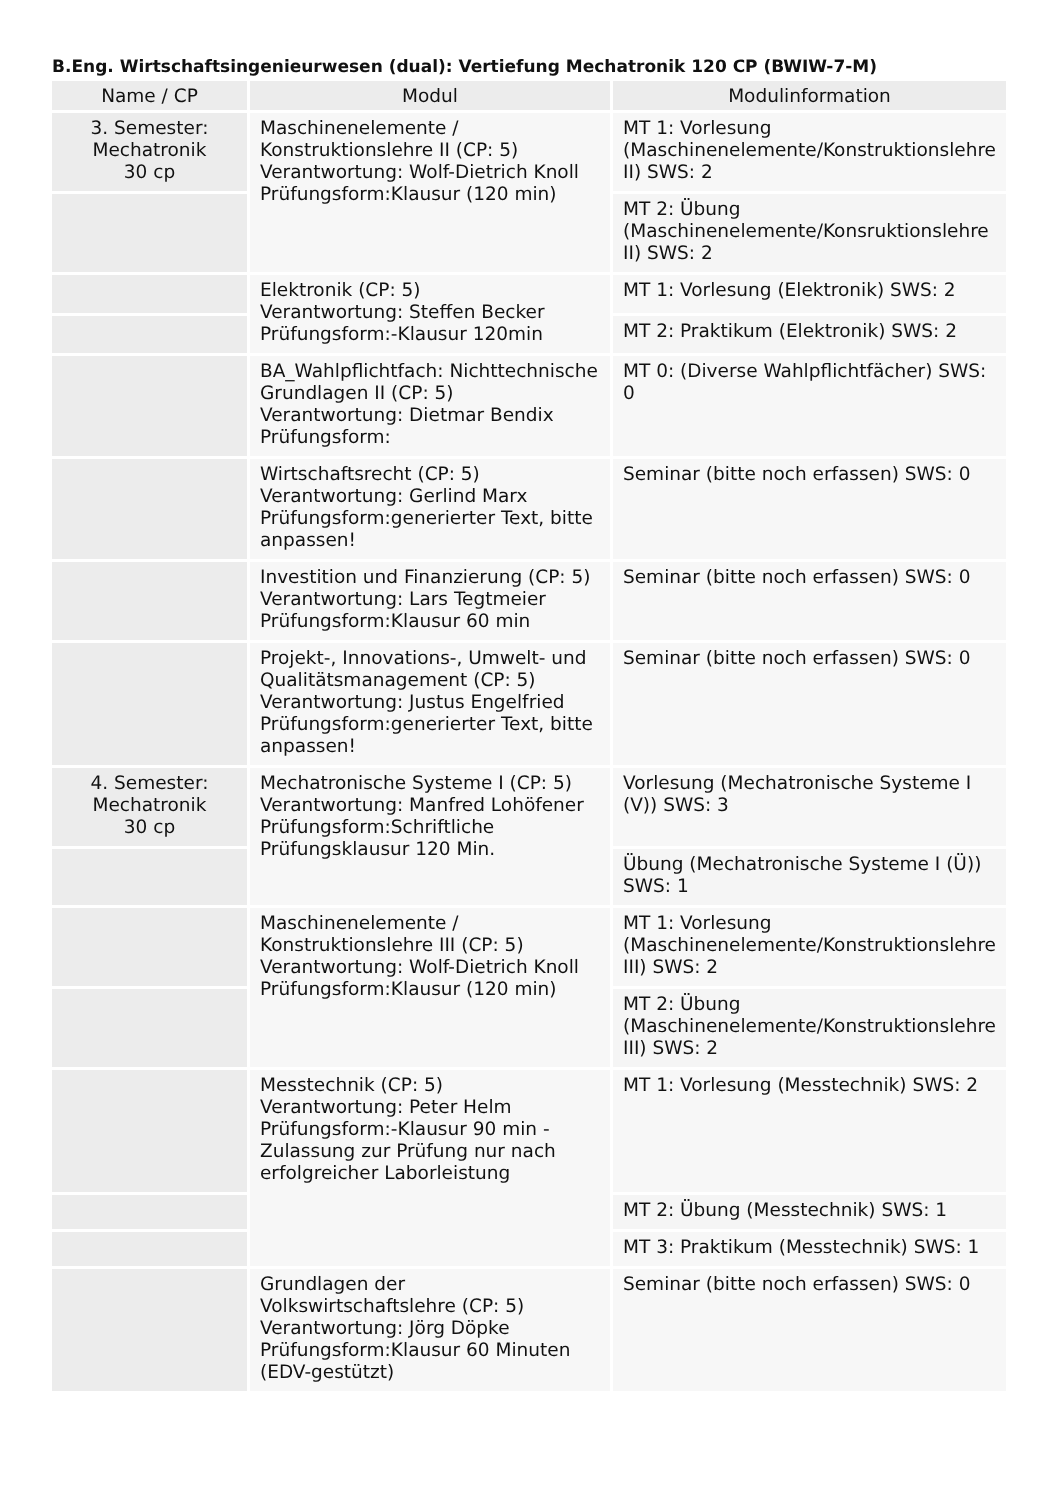B.Eng. Wirtschaftsingenieurwesen (dual): Vertiefung Mechatronik 120 CP (BWIW-7-M)
| Name / CP | Modul | Modulinformation |
| --- | --- | --- |
| 3. Semester: Mechatronik 30 cp | Maschinenelemente / Konstruktionslehre II (CP: 5) Verantwortung: Wolf-Dietrich Knoll Prüfungsform:Klausur (120 min) | MT 1: Vorlesung (Maschinenelemente/Konstruktionslehre II) SWS: 2 |
| | | MT 2: Übung (Maschinenelemente/Konsruktionslehre II) SWS: 2 |
| | Elektronik (CP: 5) Verantwortung: Steffen Becker Prüfungsform:-Klausur 120min | MT 1: Vorlesung (Elektronik) SWS: 2 |
| | | MT 2: Praktikum (Elektronik) SWS: 2 |
| | BA_Wahlpflichtfach: Nichttechnische Grundlagen II (CP: 5) Verantwortung: Dietmar Bendix Prüfungsform: | MT 0: (Diverse Wahlpflichtfächer) SWS: 0 |
| | Wirtschaftsrecht (CP: 5) Verantwortung: Gerlind Marx Prüfungsform:generierter Text, bitte anpassen! | Seminar (bitte noch erfassen) SWS: 0 |
| | Investition und Finanzierung (CP: 5) Verantwortung: Lars Tegtmeier Prüfungsform:Klausur 60 min | Seminar (bitte noch erfassen) SWS: 0 |
| | Projekt-, Innovations-, Umwelt- und Qualitätsmanagement (CP: 5) Verantwortung: Justus Engelfried Prüfungsform:generierter Text, bitte anpassen! | Seminar (bitte noch erfassen) SWS: 0 |
| 4. Semester: Mechatronik 30 cp | Mechatronische Systeme I (CP: 5) Verantwortung: Manfred Lohöfener Prüfungsform:Schriftliche Prüfungsklausur 120 Min. | Vorlesung (Mechatronische Systeme I (V)) SWS: 3 |
| | | Übung (Mechatronische Systeme I (Ü)) SWS: 1 |
| | Maschinenelemente / Konstruktionslehre III (CP: 5) Verantwortung: Wolf-Dietrich Knoll Prüfungsform:Klausur (120 min) | MT 1: Vorlesung (Maschinenelemente/Konstruktionslehre III) SWS: 2 |
| | | MT 2: Übung (Maschinenelemente/Konstruktionslehre III) SWS: 2 |
| | Messtechnik (CP: 5) Verantwortung: Peter Helm Prüfungsform:-Klausur 90 min - Zulassung zur Prüfung nur nach erfolgreicher Laborleistung | MT 1: Vorlesung (Messtechnik) SWS: 2 |
| | | MT 2: Übung (Messtechnik) SWS: 1 |
| | | MT 3: Praktikum (Messtechnik) SWS: 1 |
| | Grundlagen der Volkswirtschaftslehre (CP: 5) Verantwortung: Jörg Döpke Prüfungsform:Klausur 60 Minuten (EDV-gestützt) | Seminar (bitte noch erfassen) SWS: 0 |